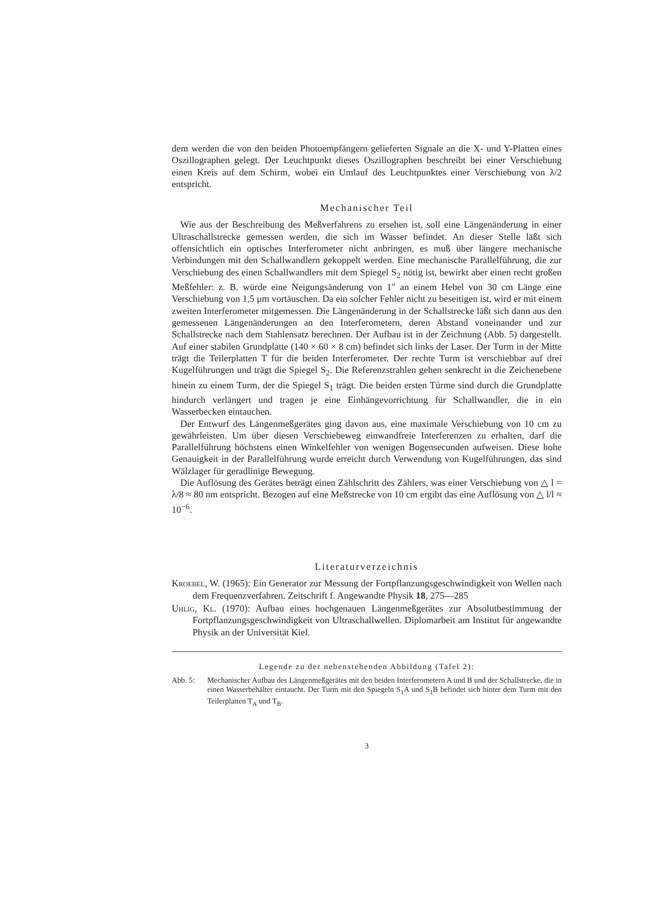dem werden die von den beiden Photoempfängern gelieferten Signale an die X- und Y-Platten eines Oszillographen gelegt. Der Leuchtpunkt dieses Oszillographen beschreibt bei einer Verschiebung einen Kreis auf dem Schirm, wobei ein Umlauf des Leuchtpunktes einer Verschiebung von λ/2 entspricht.
Mechanischer Teil
Wie aus der Beschreibung des Meßverfahrens zu ersehen ist, soll eine Längenänderung in einer Ultraschallstrecke gemessen werden, die sich im Wasser befindet. An dieser Stelle läßt sich offensichtlich ein optisches Interferometer nicht anbringen, es muß über längere mechanische Verbindungen mit den Schallwandlern gekoppelt werden. Eine mechanische Parallelführung, die zur Verschiebung des einen Schallwandlers mit dem Spiegel S<sub>2</sub> nötig ist, bewirkt aber einen recht großen Meßfehler: z. B. würde eine Neigungsänderung von 1″ an einem Hebel von 30 cm Länge eine Verschiebung von 1,5 μm vortäuschen. Da ein solcher Fehler nicht zu beseitigen ist, wird er mit einem zweiten Interferometer mitgemessen. Die Längenänderung in der Schallstrecke läßt sich dann aus den gemessenen Längenänderungen an den Interferometern, deren Abstand voneinander und zur Schallstrecke nach dem Stahlensatz berechnen. Der Aufbau ist in der Zeichnung (Abb. 5) dargestellt. Auf einer stabilen Grundplatte (140 × 60 × 8 cm) befindet sich links der Laser. Der Turm in der Mitte trägt die Teilerplatten T für die beiden Interferometer. Der rechte Turm ist verschiebbar auf drei Kugelführungen und trägt die Spiegel S<sub>2</sub>. Die Referenzstrahlen gehen senkrecht in die Zeichenebene hinein zu einem Turm, der die Spiegel S<sub>1</sub> trägt. Die beiden ersten Türme sind durch die Grundplatte hindurch verlängert und tragen je eine Einhängevorrichtung für Schallwandler, die in ein Wasserbecken eintauchen.
Der Entwurf des Längenmeßgerätes ging davon aus, eine maximale Verschiebung von 10 cm zu gewährleisten. Um über diesen Verschiebeweg einwandfreie Interferenzen zu erhalten, darf die Parallelführung höchstens einen Winkelfehler von wenigen Bogensecunden aufweisen. Diese hohe Genauigkeit in der Parallelführung wurde erreicht durch Verwendung von Kugelführungen, das sind Wälzlager für geradlinige Bewegung.
Die Auflösung des Gerätes beträgt einen Zählschritt des Zählers, was einer Verschiebung von △ l = λ/8 ≈ 80 nm entspricht. Bezogen auf eine Meßstrecke von 10 cm ergibt das eine Auflösung von △ l/l ≈ 10<sup>−6</sup>.
Literaturverzeichnis
Kroebel, W. (1965): Ein Generator zur Messung der Fortpflanzungsgeschwindigkeit von Wellen nach dem Frequenzverfahren. Zeitschrift f. Angewandte Physik 18, 275—285
Uhlig, Kl. (1970): Aufbau eines hochgenauen Längenmeßgerätes zur Absolutbestimmung der Fortpflanzungsgeschwindigkeit von Ultraschallwellen. Diplomarbeit am Institut für angewandte Physik an der Universität Kiel.
Legende zu der nebenstehenden Abbildung (Tafel 2):
Abb. 5: Mechanischer Aufbau des Längenmeßgerätes mit den beiden Interferometern A und B und der Schallstrecke, die in einen Wasserbehälter eintaucht. Der Turm mit den Spiegeln S<sub>1</sub>A und S<sub>1</sub>B befindet sich hinter dem Turm mit den Teilerplatten T<sub>A</sub> und T<sub>B</sub>.
3